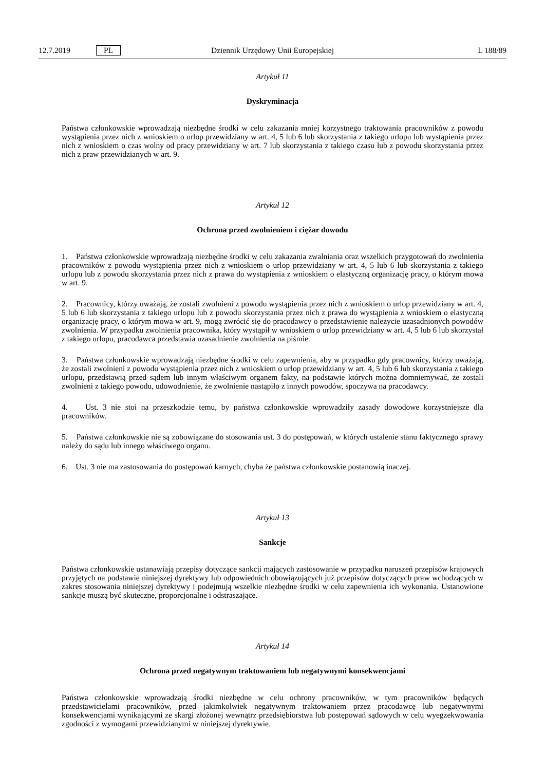12.7.2019 PL Dziennik Urzędowy Unii Europejskiej L 188/89
Artykuł 11
Dyskryminacja
Państwa członkowskie wprowadzają niezbędne środki w celu zakazania mniej korzystnego traktowania pracowników z powodu wystąpienia przez nich z wnioskiem o urlop przewidziany w art. 4, 5 lub 6 lub skorzystania z takiego urlopu lub wystąpienia przez nich z wnioskiem o czas wolny od pracy przewidziany w art. 7 lub skorzystania z takiego czasu lub z powodu skorzystania przez nich z praw przewidzianych w art. 9.
Artykuł 12
Ochrona przed zwolnieniem i ciężar dowodu
1. Państwa członkowskie wprowadzają niezbędne środki w celu zakazania zwalniania oraz wszelkich przygotowań do zwolnienia pracowników z powodu wystąpienia przez nich z wnioskiem o urlop przewidziany w art. 4, 5 lub 6 lub skorzystania z takiego urlopu lub z powodu skorzystania przez nich z prawa do wystąpienia z wnioskiem o elastyczną organizację pracy, o którym mowa w art. 9.
2. Pracownicy, którzy uważają, że zostali zwolnieni z powodu wystąpienia przez nich z wnioskiem o urlop przewidziany w art. 4, 5 lub 6 lub skorzystania z takiego urlopu lub z powodu skorzystania przez nich z prawa do wystąpienia z wnioskiem o elastyczną organizację pracy, o którym mowa w art. 9, mogą zwrócić się do pracodawcy o przedstawienie należycie uzasadnionych powodów zwolnienia. W przypadku zwolnienia pracownika, który wystąpił w wnioskiem o urlop przewidziany w art. 4, 5 lub 6 lub skorzystał z takiego urlopu, pracodawca przedstawia uzasadnienie zwolnienia na piśmie.
3. Państwa członkowskie wprowadzają niezbędne środki w celu zapewnienia, aby w przypadku gdy pracownicy, którzy uważają, że zostali zwolnieni z powodu wystąpienia przez nich z wnioskiem o urlop przewidziany w art. 4, 5 lub 6 lub skorzystania z takiego urlopu, przedstawią przed sądem lub innym właściwym organem fakty, na podstawie których można domniemywać, że zostali zwolnieni z takiego powodu, udowodnienie, że zwolnienie nastąpiło z innych powodów, spoczywa na pracodawcy.
4. Ust. 3 nie stoi na przeszkodzie temu, by państwa członkowskie wprowadziły zasady dowodowe korzystniejsze dla pracowników.
5. Państwa członkowskie nie są zobowiązane do stosowania ust. 3 do postępowań, w których ustalenie stanu faktycznego sprawy należy do sądu lub innego właściwego organu.
6. Ust. 3 nie ma zastosowania do postępowań karnych, chyba że państwa członkowskie postanowią inaczej.
Artykuł 13
Sankcje
Państwa członkowskie ustanawiają przepisy dotyczące sankcji mających zastosowanie w przypadku naruszeń przepisów krajowych przyjętych na podstawie niniejszej dyrektywy lub odpowiednich obowiązujących już przepisów dotyczących praw wchodzących w zakres stosowania niniejszej dyrektywy i podejmują wszelkie niezbędne środki w celu zapewnienia ich wykonania. Ustanowione sankcje muszą być skuteczne, proporcjonalne i odstraszające.
Artykuł 14
Ochrona przed negatywnym traktowaniem lub negatywnymi konsekwencjami
Państwa członkowskie wprowadzają środki niezbędne w celu ochrony pracowników, w tym pracowników będących przedstawicielami pracowników, przed jakimkolwiek negatywnym traktowaniem przez pracodawcę lub negatywnymi konsekwencjami wynikającymi ze skargi złożonej wewnątrz przedsiębiorstwa lub postępowań sądowych w celu wyegzekwowania zgodności z wymogami przewidzianymi w niniejszej dyrektywie.